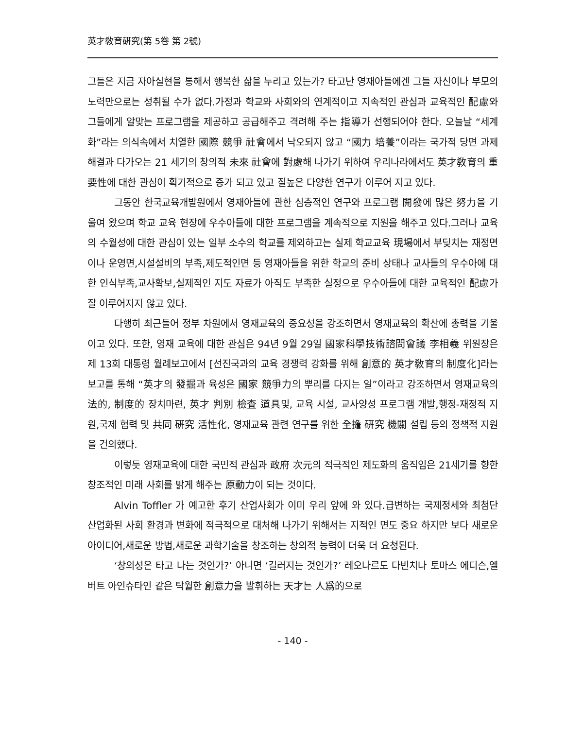英才敎育硏究(第 5卷 第 2號)
그들은 지금 자아실현을 통해서 행복한 삶을 누리고 있는가? 타고난 영재아들에겐 그들 자신이나 부모의 노력만으로는 성취될 수가 없다.가정과 학교와 사회와의 연계적이고 지속적인 관심과 교육적인 配慮와 그들에게 알맞는 프로그램을 제공하고 공급해주고 격려해 주는 指導가 선행되어야 한다. 오늘날 “세계화”라는 의식속에서 치열한 國際 競爭 社會에서 낙오되지 않고 “國力 培養”이라는 국가적 당면 과제 해결과 다가오는 21 세기의 창의적 未來 社會에 對處해 나가기 위하여 우리나라에서도 英才敎育의 重要性에 대한 관심이 획기적으로 증가 되고 있고 질높은 다양한 연구가 이루어 지고 있다.
그동안 한국교육개발원에서 영재아들에 관한 심층적인 연구와 프로그램 開發에 많은 努力을 기울여 왔으며 학교 교육 현장에 우수아들에 대한 프로그램을 계속적으로 지원을 해주고 있다.그러나 교육의 수월성에 대한 관심이 있는 일부 소수의 학교를 제외하고는 실제 학교교육 現場에서 부딪치는 재정면이나 운영면,시설설비의 부족,제도적인면 등 영재아들을 위한 학교의 준비 상태나 교사들의 우수아에 대한 인식부족,교사확보,실제적인 지도 자료가 아직도 부족한 실정으로 우수아들에 대한 교육적인 配慮가 잘 이루어지지 않고 있다.
다행히 최근들어 정부 차원에서 영재교육의 중요성을 강조하면서 영재교육의 확산에 총력을 기울이고 있다. 또한, 영재 교육에 대한 관심은 94년 9월 29일 國家科學技術諮問會議 李相羲 위원장은 제 13회 대통령 월례보고에서 [선진국과의 교육 경쟁력 강화를 위해 創意的 英才敎育의 制度化]라는 보고를 통해 “英才의 發掘과 육성은 國家 競爭力의 뿌리를 다지는 일”이라고 강조하면서 영재교육의 法的, 制度的 장치마련, 英才 判別 檢査 道具및, 교육 시설, 교사양성 프로그램 개발,행정-재정적 지원,국제 협력 및 共同 硏究 活性化, 영재교육 관련 연구를 위한 全擔 硏究 機關 설립 등의 정책적 지원을 건의했다.
이렇듯 영재교육에 대한 국민적 관심과 政府 次元의 적극적인 제도화의 움직임은 21세기를 향한 창조적인 미래 사회를 밝게 해주는 原動力이 되는 것이다.
Alvin Toffler 가 예고한 후기 산업사회가 이미 우리 앞에 와 있다.급변하는 국제정세와 최첨단 산업화된 사회 환경과 변화에 적극적으로 대처해 나가기 위해서는 지적인 면도 중요 하지만 보다 새로운 아이디어,새로운 방법,새로운 과학기술을 창조하는 창의적 능력이 더욱 더 요청된다.
‘창의성은 타고 나는 것인가?’ 아니면 ‘길러지는 것인가?’ 레오나르도 다빈치나 토마스 에디슨,엘버트 아인슈타인 같은 탁월한 創意力을 발휘하는 天才는 人爲的으로
- 140 -